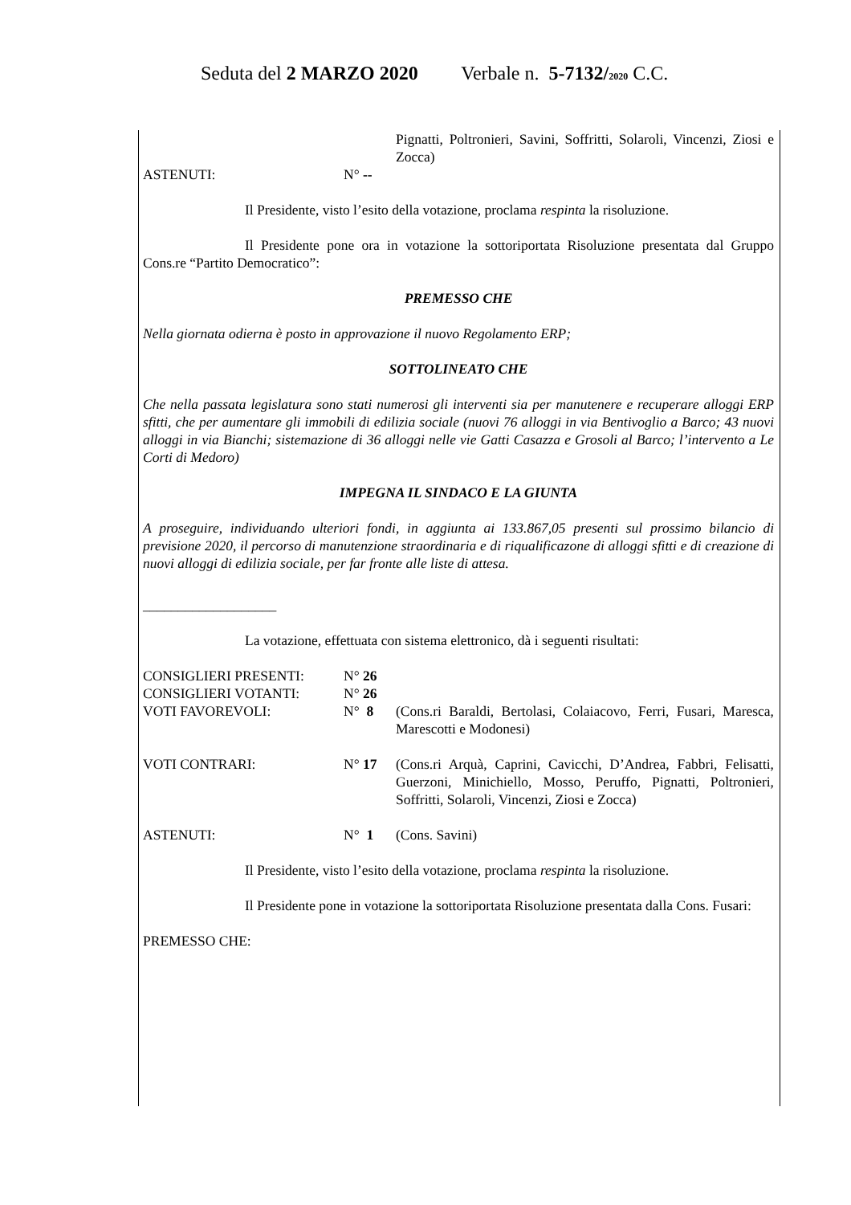Seduta del 2 MARZO 2020 Verbale n. 5-7132/2020 C.C.
Pignatti, Poltronieri, Savini, Soffritti, Solaroli, Vincenzi, Ziosi e Zocca)
ASTENUTI: N° --
Il Presidente, visto l’esito della votazione, proclama respinta la risoluzione.
Il Presidente pone ora in votazione la sottoriportata Risoluzione presentata dal Gruppo Cons.re “Partito Democratico”:
PREMESSO CHE
Nella giornata odierna è posto in approvazione il nuovo Regolamento ERP;
SOTTOLINEATO CHE
Che nella passata legislatura sono stati numerosi gli interventi sia per manutenere e recuperare alloggi ERP sfitti, che per aumentare gli immobili di edilizia sociale (nuovi 76 alloggi in via Bentivoglio a Barco; 43 nuovi alloggi in via Bianchi; sistemazione di 36 alloggi nelle vie Gatti Casazza e Grosoli al Barco; l’intervento a Le Corti di Medoro)
IMPEGNA IL SINDACO E LA GIUNTA
A proseguire, individuando ulteriori fondi, in aggiunta ai 133.867,05 presenti sul prossimo bilancio di previsione 2020, il percorso di manutenzione straordinaria e di riqualificazone di alloggi sfitti e di creazione di nuovi alloggi di edilizia sociale, per far fronte alle liste di attesa.
___________________
La votazione, effettuata con sistema elettronico, dà i seguenti risultati:
CONSIGLIERI PRESENTI: N° 26
CONSIGLIERI VOTANTI: N° 26
VOTI FAVOREVOLI: N° 8 (Cons.ri Baraldi, Bertolasi, Colaiacovo, Ferri, Fusari, Maresca, Marescotti e Modonesi)
VOTI CONTRARI: N° 17 (Cons.ri Arquà, Caprini, Cavicchi, D’Andrea, Fabbri, Felisatti, Guerzoni, Minichiello, Mosso, Peruffo, Pignatti, Poltronieri, Soffritti, Solaroli, Vincenzi, Ziosi e Zocca)
ASTENUTI: N° 1 (Cons. Savini)
Il Presidente, visto l’esito della votazione, proclama respinta la risoluzione.
Il Presidente pone in votazione la sottoriportata Risoluzione presentata dalla Cons. Fusari:
PREMESSO CHE: